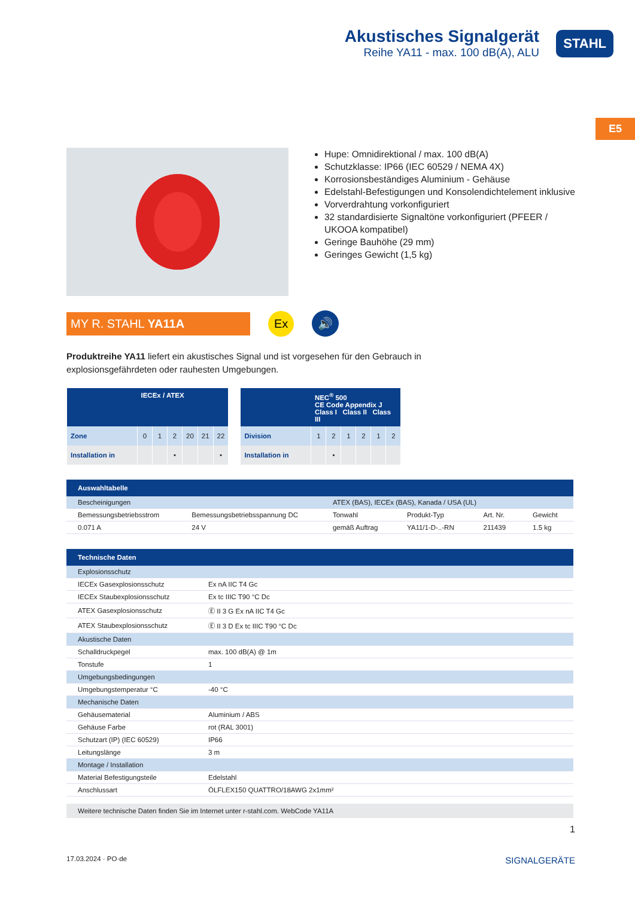Akustisches Signalgerät
Reihe YA11 - max. 100 dB(A), ALU
STAHL
E5
Hupe: Omnidirektional / max. 100 dB(A)
Schutzklasse: IP66 (IEC 60529 / NEMA 4X)
Korrosionsbeständiges Aluminium - Gehäuse
Edelstahl-Befestigungen und Konsolendichtelement inklusive
Vorverdrahtung vorkonfiguriert
32 standardisierte Signaltöne vorkonfiguriert (PFEER / UKOOA kompatibel)
Geringe Bauhöhe (29 mm)
Geringes Gewicht (1,5 kg)
MY R. STAHL YA11A Ex 🔊
Produktreihe YA11 liefert ein akustisches Signal und ist vorgesehen für den Gebrauch in explosionsgefährdeten oder rauhesten Umgebungen.
| | IECEx / ATEX | | | | | |
| --- | --- | --- | --- | --- | --- | --- |
| Zone | 0 | 1 | 2 | 20 | 21 | 22 |
| Installation in | | | • | | | • |
| | NEC<sup>®</sup> 500 CE Code Appendix J Class I Class II Class III | | | | | |
| --- | --- | --- | --- | --- | --- | --- |
| Division | 1 | 2 | 1 | 2 | 1 | 2 |
| Installation in | | • | | | | |
| Auswahltabelle | | | | | |
| --- | --- | --- | --- | --- | --- |
| Bescheinigungen | | ATEX (BAS), IECEx (BAS), Kanada / USA (UL) | | | |
| Bemessungsbetriebsstrom | Bemessungsbetriebsspannung DC | Tonwahl | Produkt-Typ | Art. Nr. | Gewicht |
| 0.071 A | 24 V | gemäß Auftrag | YA11/1-D-..-RN | 211439 | 1.5 kg |
| Technische Daten | |
| --- | --- |
| Explosionsschutz | |
| IECEx Gasexplosionsschutz | Ex nA IIC T4 Gc |
| IECEx Staubexplosionsschutz | Ex tc IIIC T90 °C Dc |
| ATEX Gasexplosionsschutz | Ⓔ II 3 G Ex nA IIC T4 Gc |
| ATEX Staubexplosionsschutz | Ⓔ II 3 D Ex tc IIIC T90 °C Dc |
| Akustische Daten | |
| Schalldruckpegel | max. 100 dB(A) @ 1m |
| Tonstufe | 1 |
| Umgebungsbedingungen | |
| Umgebungstemperatur °C | -40 °C |
| Mechanische Daten | |
| Gehäusematerial | Aluminium / ABS |
| Gehäuse Farbe | rot (RAL 3001) |
| Schutzart (IP) (IEC 60529) | IP66 |
| Leitungslänge | 3 m |
| Montage / Installation | |
| Material Befestigungsteile | Edelstahl |
| Anschlussart | ÖLFLEX150 QUATTRO/18AWG 2x1mm² |
Weitere technische Daten finden Sie im Internet unter r-stahl.com. WebCode YA11A
1
17.03.2024 · PO·de SIGNALGERÄTE